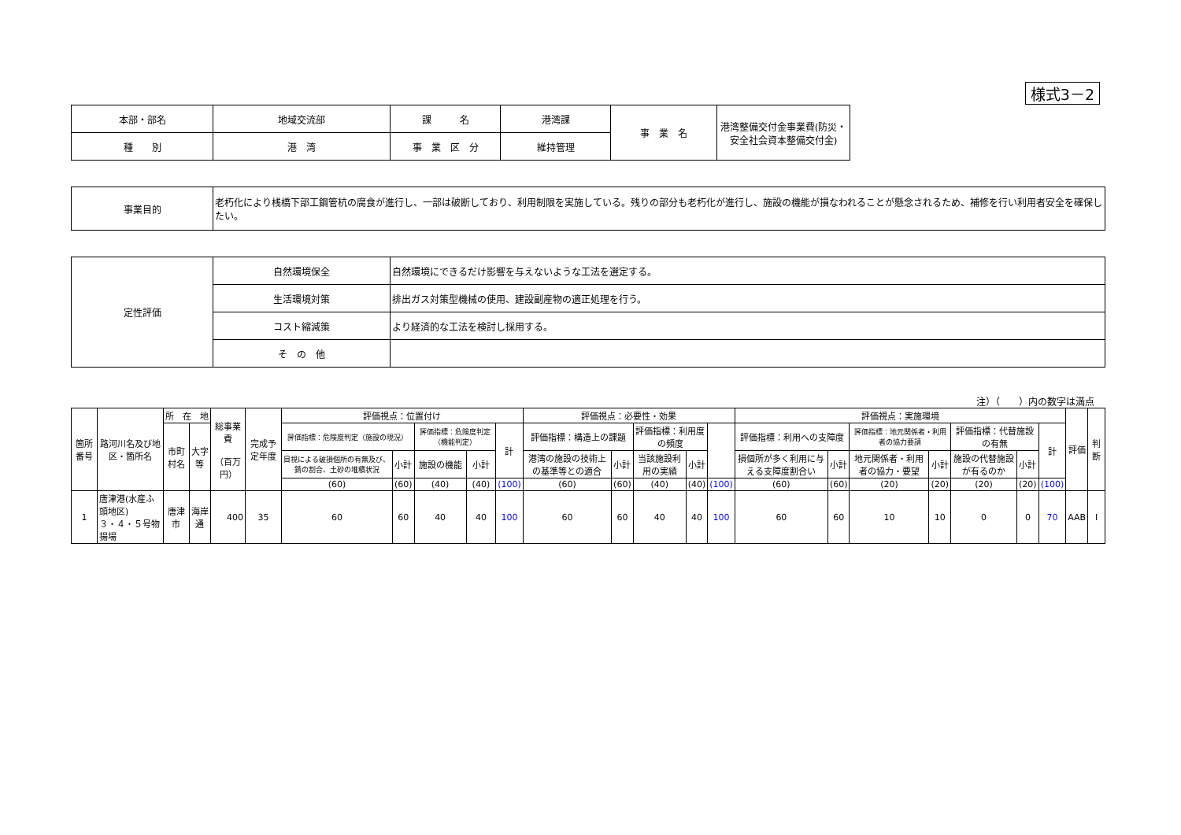様式3－2
| 本部・部名 | 地域交流部 | 課 名 | 港湾課 | 事 業 名 | 港湾整備交付金事業費(防災・安全社会資本整備交付金) |
| 種 別 | 港 湾 | 事 業 区 分 | 維持管理 | | |
| 事業目的 | 老朽化により桟橋下部工鋼管杭の腐食が進行し、一部は破断しており、利用制限を実施している。残りの部分も老朽化が進行し、施設の機能が損なわれることが懸念されるため、補修を行い利用者安全を確保したい。 |
| 定性評価 | 自然環境保全 | 自然環境にできるだけ影響を与えないような工法を選定する。 |
| | 生活環境対策 | 排出ガス対策型機械の使用、建設副産物の適正処理を行う。 |
| | コスト縮減策 | より経済的な工法を検討し採用する。 |
| | そ の 他 | |
注）（　　）内の数字は満点
| 箇所番号 | 路河川名及び地区・箇所名 | 所 在 地 | | 総事業費 （百万円） | 完成予定年度 | 評価視点：位置付け | | | | | 評価視点：必要性・効果 | | | | | 評価視点：実施環境 | | | | | | | 評価 | 判断 |
| | | 市町村名 | 大字等 | | | 評価指標：危険度判定（施設の現況） | | 評価指標：危険度判定（機能判定） | | 計 | 評価指標：構造上の課題 | | 評価指標：利用度の頻度 | | | 評価指標：利用への支障度 | | 評価指標：地元関係者・利用者の協力要請 | | 評価指標：代替施設の有無 | | 計 | | |
| | | | | | | 目視による破損個所の有無及び、錆の割合、土砂の堆積状況 | 小計 | 施設の機能 | 小計 | | 港湾の施設の技術上の基準等との適合 | 小計 | 当該施設利用の実績 | 小計 | | 損個所が多く利用に与える支障度割合い | 小計 | 地元関係者・利用者の協力・要望 | 小計 | 施設の代替施設が有るのか | 小計 | | | |
| | | | | | | (60) | (60) | (40) | (40) | (100) | (60) | (60) | (40) | (40) | (100) | (60) | (60) | (20) | (20) | (20) | (20) | (100) | | |
| 1 | 唐津港(水産ふ頭地区) ３・４・５号物揚場 | 唐津市 | 海岸通 | 400 | 35 | 60 | 60 | 40 | 40 | 100 | 60 | 60 | 40 | 40 | 100 | 60 | 60 | 10 | 10 | 0 | 0 | 70 | AAB | Ⅰ |